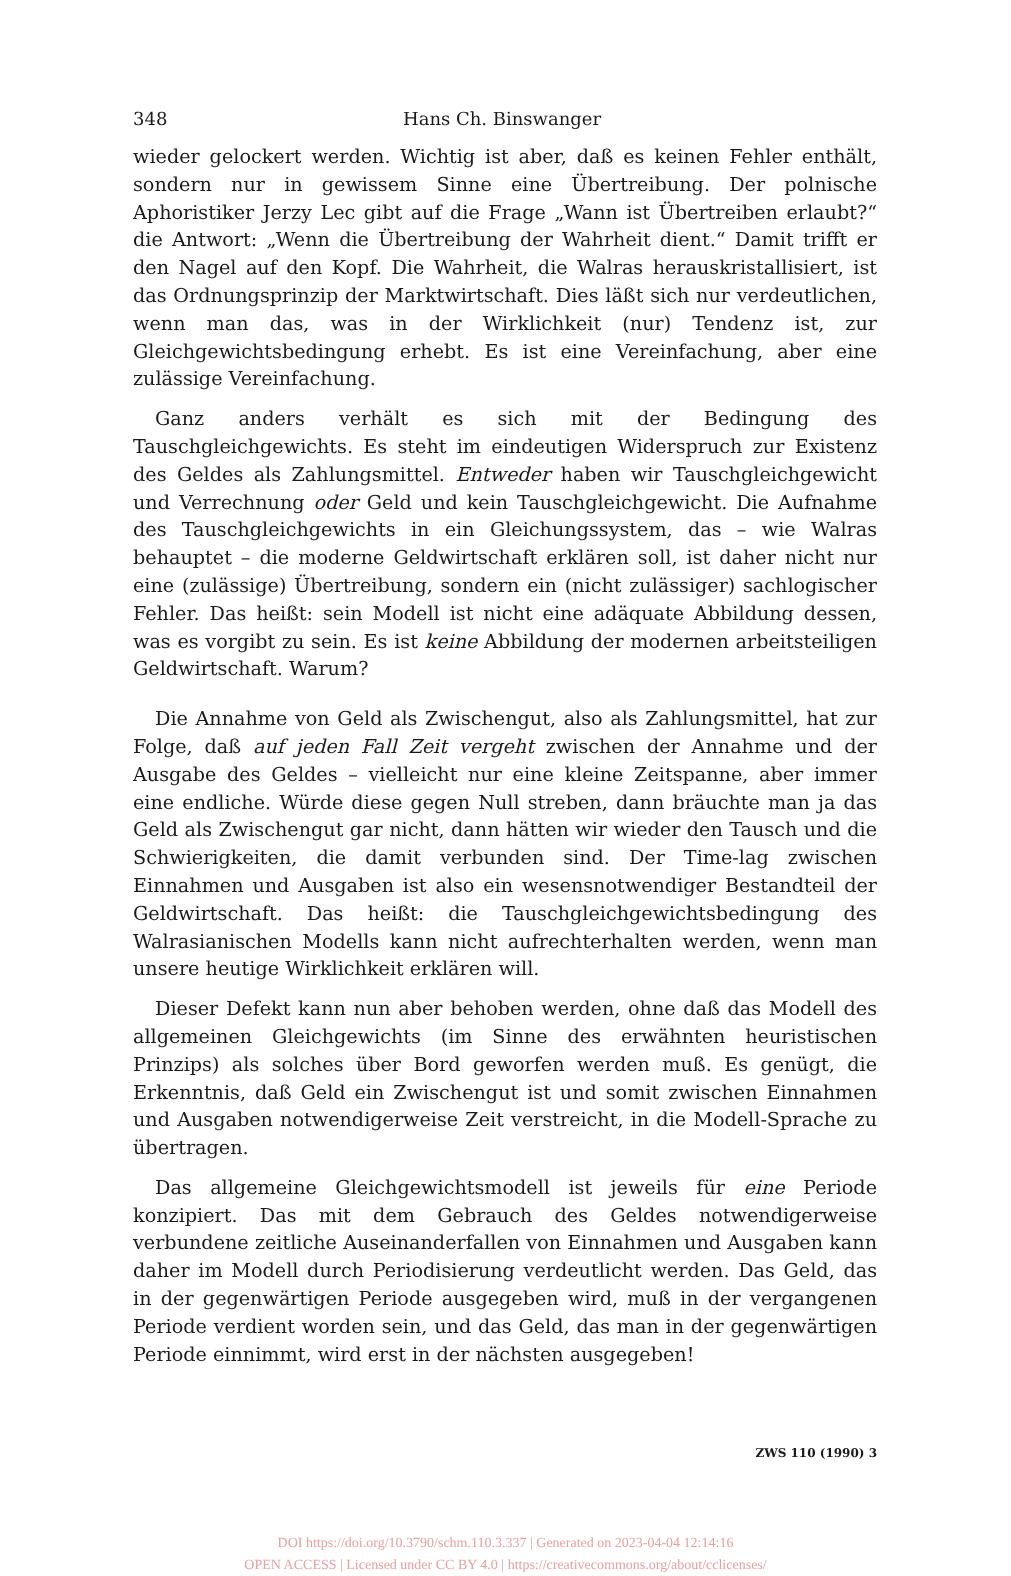348 Hans Ch. Binswanger
wieder gelockert werden. Wichtig ist aber, daß es keinen Fehler enthält, sondern nur in gewissem Sinne eine Übertreibung. Der polnische Aphoristiker Jerzy Lec gibt auf die Frage „Wann ist Übertreiben erlaubt?“ die Antwort: „Wenn die Übertreibung der Wahrheit dient.“ Damit trifft er den Nagel auf den Kopf. Die Wahrheit, die Walras herauskristallisiert, ist das Ordnungsprinzip der Marktwirtschaft. Dies läßt sich nur verdeutlichen, wenn man das, was in der Wirklichkeit (nur) Tendenz ist, zur Gleichgewichtsbedingung erhebt. Es ist eine Vereinfachung, aber eine zulässige Vereinfachung.
Ganz anders verhält es sich mit der Bedingung des Tauschgleichgewichts. Es steht im eindeutigen Widerspruch zur Existenz des Geldes als Zahlungsmittel. Entweder haben wir Tauschgleichgewicht und Verrechnung oder Geld und kein Tauschgleichgewicht. Die Aufnahme des Tauschgleichgewichts in ein Gleichungssystem, das – wie Walras behauptet – die moderne Geldwirtschaft erklären soll, ist daher nicht nur eine (zulässige) Übertreibung, sondern ein (nicht zulässiger) sachlogischer Fehler. Das heißt: sein Modell ist nicht eine adäquate Abbildung dessen, was es vorgibt zu sein. Es ist keine Abbildung der modernen arbeitsteiligen Geldwirtschaft. Warum?
Die Annahme von Geld als Zwischengut, also als Zahlungsmittel, hat zur Folge, daß auf jeden Fall Zeit vergeht zwischen der Annahme und der Ausgabe des Geldes – vielleicht nur eine kleine Zeitspanne, aber immer eine endliche. Würde diese gegen Null streben, dann bräuchte man ja das Geld als Zwischengut gar nicht, dann hätten wir wieder den Tausch und die Schwierigkeiten, die damit verbunden sind. Der Time-lag zwischen Einnahmen und Ausgaben ist also ein wesensnotwendiger Bestandteil der Geldwirtschaft. Das heißt: die Tauschgleichgewichtsbedingung des Walrasianischen Modells kann nicht aufrechterhalten werden, wenn man unsere heutige Wirklichkeit erklären will.
Dieser Defekt kann nun aber behoben werden, ohne daß das Modell des allgemeinen Gleichgewichts (im Sinne des erwähnten heuristischen Prinzips) als solches über Bord geworfen werden muß. Es genügt, die Erkenntnis, daß Geld ein Zwischengut ist und somit zwischen Einnahmen und Ausgaben notwendigerweise Zeit verstreicht, in die Modell-Sprache zu übertragen.
Das allgemeine Gleichgewichtsmodell ist jeweils für eine Periode konzipiert. Das mit dem Gebrauch des Geldes notwendigerweise verbundene zeitliche Auseinanderfallen von Einnahmen und Ausgaben kann daher im Modell durch Periodisierung verdeutlicht werden. Das Geld, das in der gegenwärtigen Periode ausgegeben wird, muß in der vergangenen Periode verdient worden sein, und das Geld, das man in der gegenwärtigen Periode einnimmt, wird erst in der nächsten ausgegeben!
ZWS 110 (1990) 3
DOI https://doi.org/10.3790/schm.110.3.337 | Generated on 2023-04-04 12:14:16
OPEN ACCESS | Licensed under CC BY 4.0 | https://creativecommons.org/about/cclicenses/